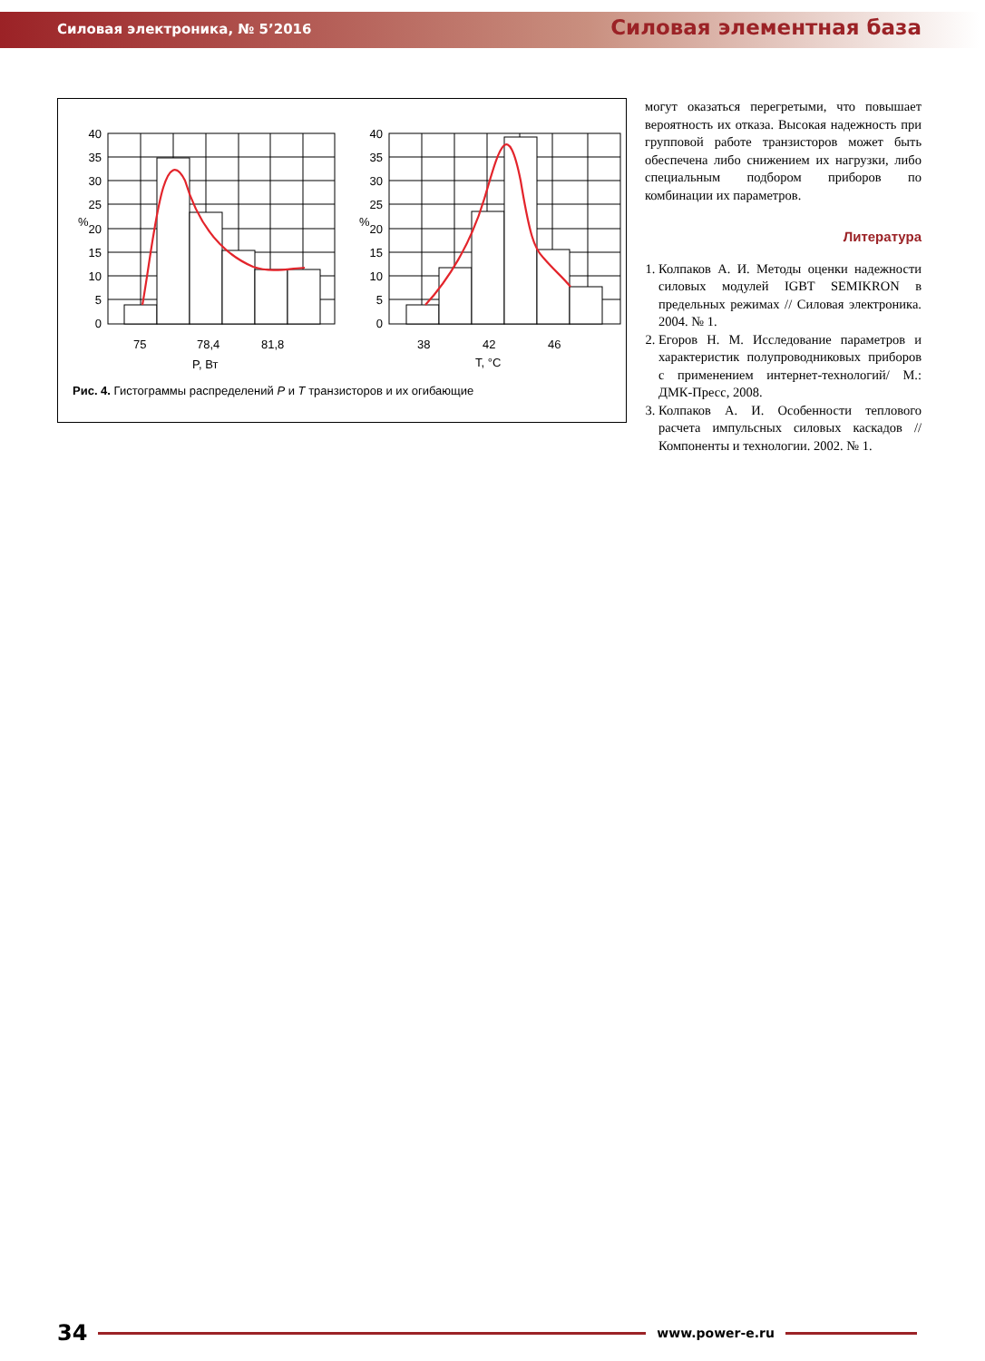Силовая электроника, № 5’2016 Силовая элементная база
40
35
30
25
20
15
10
5
0
40
35
30
25
20
15
10
5
0
%
%
75
78,4
81,8
P, Вт
38
42
46
T, °C
Рис. 4. Гистограммы распределений P и T транзисторов и их огибающие
могут оказаться перегретыми, что повышает вероятность их отказа. Высокая надежность при групповой работе транзисторов может быть обеспечена либо снижением их нагрузки, либо специальным подбором приборов по комбинации их параметров.
Литература
1. Колпаков А. И. Методы оценки надежности силовых модулей IGBT SEMIKRON в предельных режимах // Силовая электроника. 2004. № 1.
2. Егоров Н. М. Исследование параметров и характеристик полупроводниковых приборов с применением интернет-технологий/ М.: ДМК-Пресс, 2008.
3. Колпаков А. И. Особенности теплового расчета импульсных силовых каскадов // Компоненты и технологии. 2002. № 1.
34 www.power-e.ru